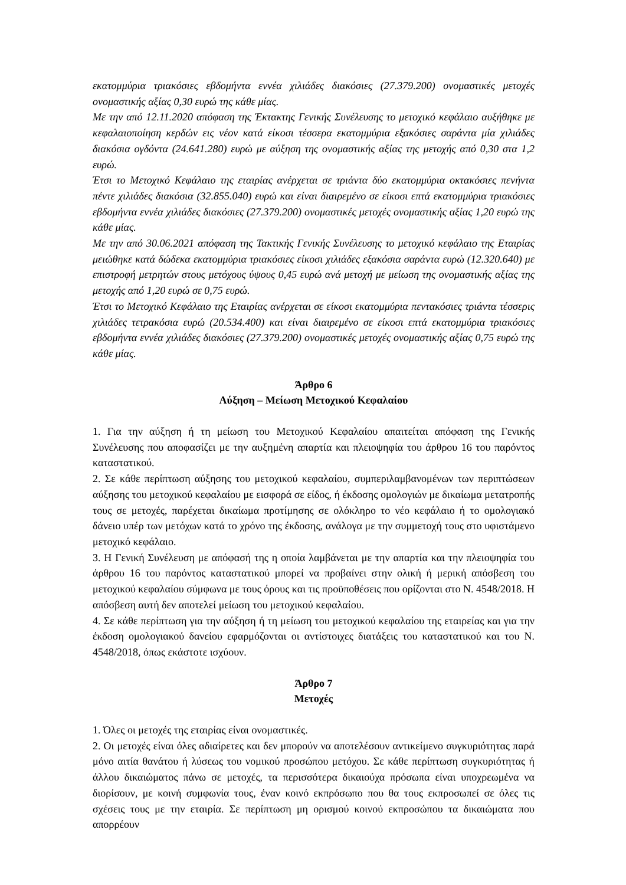εκατομμύρια τριακόσιες εβδομήντα εννέα χιλιάδες διακόσιες (27.379.200) ονομαστικές μετοχές ονομαστικής αξίας 0,30 ευρώ της κάθε μίας.
Με την από 12.11.2020 απόφαση της Έκτακτης Γενικής Συνέλευσης το μετοχικό κεφάλαιο αυξήθηκε με κεφαλαιοποίηση κερδών εις νέον κατά είκοσι τέσσερα εκατομμύρια εξακόσιες σαράντα μία χιλιάδες διακόσια ογδόντα (24.641.280) ευρώ με αύξηση της ονομαστικής αξίας της μετοχής από 0,30 στα 1,2 ευρώ.
Έτσι το Μετοχικό Κεφάλαιο της εταιρίας ανέρχεται σε τριάντα δύο εκατομμύρια οκτακόσιες πενήντα πέντε χιλιάδες διακόσια (32.855.040) ευρώ και είναι διαιρεμένο σε είκοσι επτά εκατομμύρια τριακόσιες εβδομήντα εννέα χιλιάδες διακόσιες (27.379.200) ονομαστικές μετοχές ονομαστικής αξίας 1,20 ευρώ της κάθε μίας.
Με την από 30.06.2021 απόφαση της Τακτικής Γενικής Συνέλευσης το μετοχικό κεφάλαιο της Εταιρίας μειώθηκε κατά δώδεκα εκατομμύρια τριακόσιες είκοσι χιλιάδες εξακόσια σαράντα ευρώ (12.320.640) με επιστροφή μετρητών στους μετόχους ύψους 0,45 ευρώ ανά μετοχή με μείωση της ονομαστικής αξίας της μετοχής από 1,20 ευρώ σε 0,75 ευρώ.
Έτσι το Μετοχικό Κεφάλαιο της Εταιρίας ανέρχεται σε είκοσι εκατομμύρια πεντακόσιες τριάντα τέσσερις χιλιάδες τετρακόσια ευρώ (20.534.400) και είναι διαιρεμένο σε είκοσι επτά εκατομμύρια τριακόσιες εβδομήντα εννέα χιλιάδες διακόσιες (27.379.200) ονομαστικές μετοχές ονομαστικής αξίας 0,75 ευρώ της κάθε μίας.
Άρθρο 6
Αύξηση – Μείωση Μετοχικού Κεφαλαίου
1. Για την αύξηση ή τη μείωση του Μετοχικού Κεφαλαίου απαιτείται απόφαση της Γενικής Συνέλευσης που αποφασίζει με την αυξημένη απαρτία και πλειοψηφία του άρθρου 16 του παρόντος καταστατικού.
2. Σε κάθε περίπτωση αύξησης του μετοχικού κεφαλαίου, συμπεριλαμβανομένων των περιπτώσεων αύξησης του μετοχικού κεφαλαίου με εισφορά σε είδος, ή έκδοσης ομολογιών με δικαίωμα μετατροπής τους σε μετοχές, παρέχεται δικαίωμα προτίμησης σε ολόκληρο το νέο κεφάλαιο ή το ομολογιακό δάνειο υπέρ των μετόχων κατά το χρόνο της έκδοσης, ανάλογα με την συμμετοχή τους στο υφιστάμενο μετοχικό κεφάλαιο.
3. Η Γενική Συνέλευση με απόφασή της η οποία λαμβάνεται με την απαρτία και την πλειοψηφία του άρθρου 16 του παρόντος καταστατικού μπορεί να προβαίνει στην ολική ή μερική απόσβεση του μετοχικού κεφαλαίου σύμφωνα με τους όρους και τις προϋποθέσεις που ορίζονται στο Ν. 4548/2018. Η απόσβεση αυτή δεν αποτελεί μείωση του μετοχικού κεφαλαίου.
4. Σε κάθε περίπτωση για την αύξηση ή τη μείωση του μετοχικού κεφαλαίου της εταιρείας και για την έκδοση ομολογιακού δανείου εφαρμόζονται οι αντίστοιχες διατάξεις του καταστατικού και του Ν. 4548/2018, όπως εκάστοτε ισχύουν.
Άρθρο 7
Μετοχές
1. Όλες οι μετοχές της εταιρίας είναι ονομαστικές.
2. Οι μετοχές είναι όλες αδιαίρετες και δεν μπορούν να αποτελέσουν αντικείμενο συγκυριότητας παρά μόνο αιτία θανάτου ή λύσεως του νομικού προσώπου μετόχου. Σε κάθε περίπτωση συγκυριότητας ή άλλου δικαιώματος πάνω σε μετοχές, τα περισσότερα δικαιούχα πρόσωπα είναι υποχρεωμένα να διορίσουν, με κοινή συμφωνία τους, έναν κοινό εκπρόσωπο που θα τους εκπροσωπεί σε όλες τις σχέσεις τους με την εταιρία. Σε περίπτωση μη ορισμού κοινού εκπροσώπου τα δικαιώματα που απορρέουν